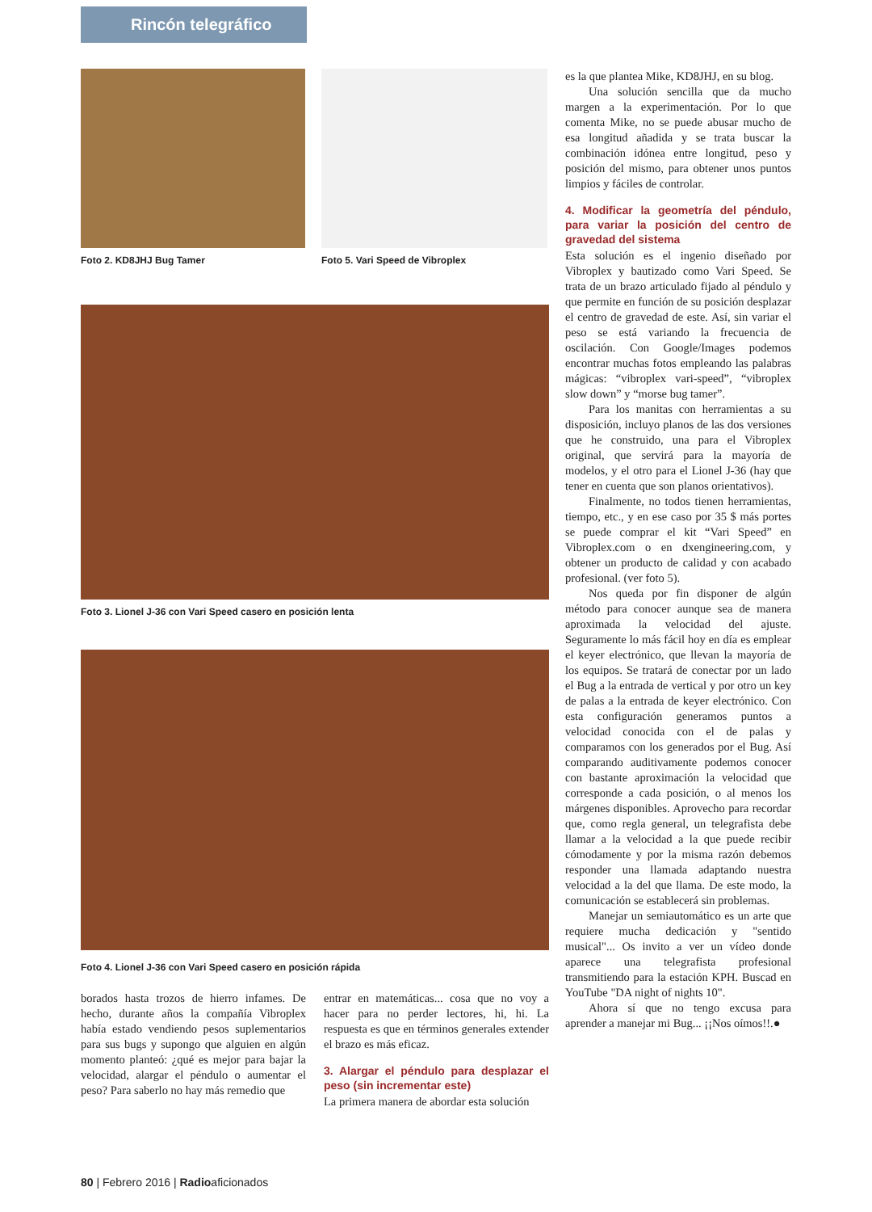Rincón telegráfico
Foto 2. KD8JHJ Bug Tamer Foto 5. Vari Speed de Vibroplex
Foto 3. Lionel J-36 con Vari Speed casero en posición lenta
Foto 4. Lionel J-36 con Vari Speed casero en posición rápida
borados hasta trozos de hierro infames. De hecho, durante años la compañía Vibroplex había estado vendiendo pesos suplementarios para sus bugs y supongo que alguien en algún momento planteó: ¿qué es mejor para bajar la velocidad, alargar el péndulo o aumentar el peso? Para saberlo no hay más remedio que
entrar en matemáticas... cosa que no voy a hacer para no perder lectores, hi, hi. La respuesta es que en términos generales extender el brazo es más eficaz.
3. Alargar el péndulo para desplazar el peso (sin incrementar este)
La primera manera de abordar esta solución
es la que plantea Mike, KD8JHJ, en su blog.
Una solución sencilla que da mucho margen a la experimentación. Por lo que comenta Mike, no se puede abusar mucho de esa longitud añadida y se trata buscar la combinación idónea entre longitud, peso y posición del mismo, para obtener unos puntos limpios y fáciles de controlar.
4. Modificar la geometría del péndulo, para variar la posición del centro de gravedad del sistema
Esta solución es el ingenio diseñado por Vibroplex y bautizado como Vari Speed. Se trata de un brazo articulado fijado al péndulo y que permite en función de su posición desplazar el centro de gravedad de este. Así, sin variar el peso se está variando la frecuencia de oscilación. Con Google/Images podemos encontrar muchas fotos empleando las palabras mágicas: “vibroplex vari-speed”, “vibroplex slow down” y “morse bug tamer”.
Para los manitas con herramientas a su disposición, incluyo planos de las dos versiones que he construido, una para el Vibroplex original, que servirá para la mayoría de modelos, y el otro para el Lionel J-36 (hay que tener en cuenta que son planos orientativos).
Finalmente, no todos tienen herramientas, tiempo, etc., y en ese caso por 35 $ más portes se puede comprar el kit “Vari Speed” en Vibroplex.com o en dxengineering.com, y obtener un producto de calidad y con acabado profesional. (ver foto 5).
Nos queda por fin disponer de algún método para conocer aunque sea de manera aproximada la velocidad del ajuste. Seguramente lo más fácil hoy en día es emplear el keyer electrónico, que llevan la mayoría de los equipos. Se tratará de conectar por un lado el Bug a la entrada de vertical y por otro un key de palas a la entrada de keyer electrónico. Con esta configuración generamos puntos a velocidad conocida con el de palas y comparamos con los generados por el Bug. Así comparando auditivamente podemos conocer con bastante aproximación la velocidad que corresponde a cada posición, o al menos los márgenes disponibles. Aprovecho para recordar que, como regla general, un telegrafista debe llamar a la velocidad a la que puede recibir cómodamente y por la misma razón debemos responder una llamada adaptando nuestra velocidad a la del que llama. De este modo, la comunicación se establecerá sin problemas.
Manejar un semiautomático es un arte que requiere mucha dedicación y "sentido musical"... Os invito a ver un vídeo donde aparece una telegrafista profesional transmitiendo para la estación KPH. Buscad en YouTube "DA night of nights 10".
Ahora sí que no tengo excusa para aprender a manejar mi Bug... ¡¡Nos oímos!!.●
80 | Febrero 2016 | Radioaficionados